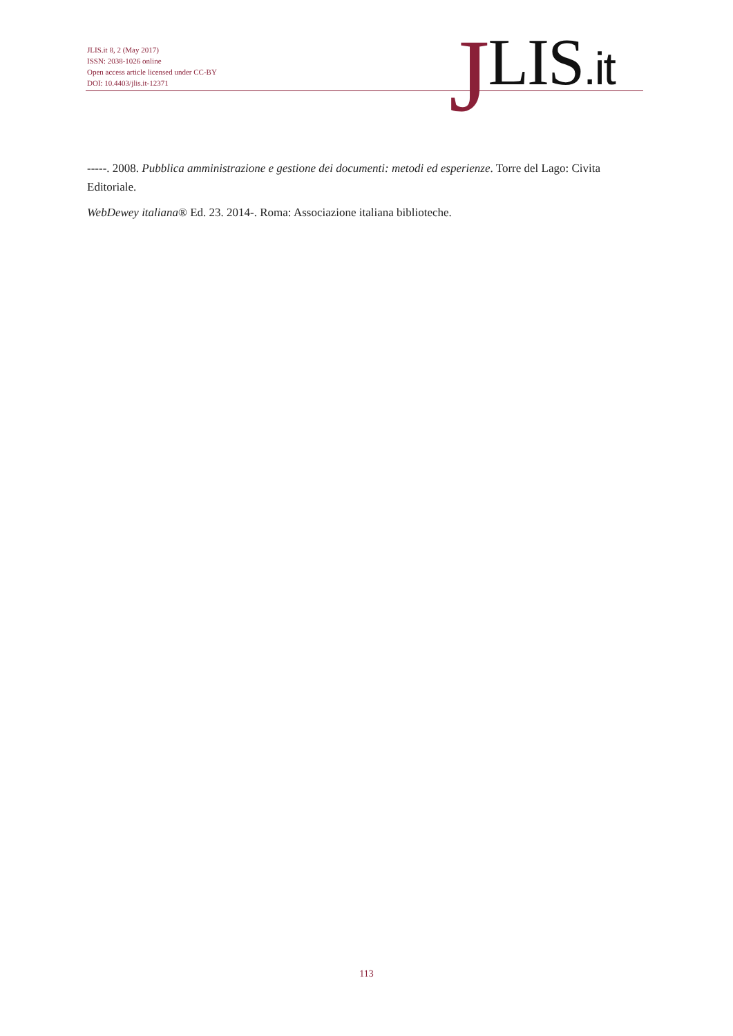JLIS.it 8, 2 (May 2017)
ISSN: 2038-1026 online
Open access article licensed under CC-BY
DOI: 10.4403/jlis.it-12371
JLIS.it
-----. 2008. Pubblica amministrazione e gestione dei documenti: metodi ed esperienze. Torre del Lago: Civita Editoriale.
WebDewey italiana® Ed. 23. 2014-. Roma: Associazione italiana biblioteche.
113